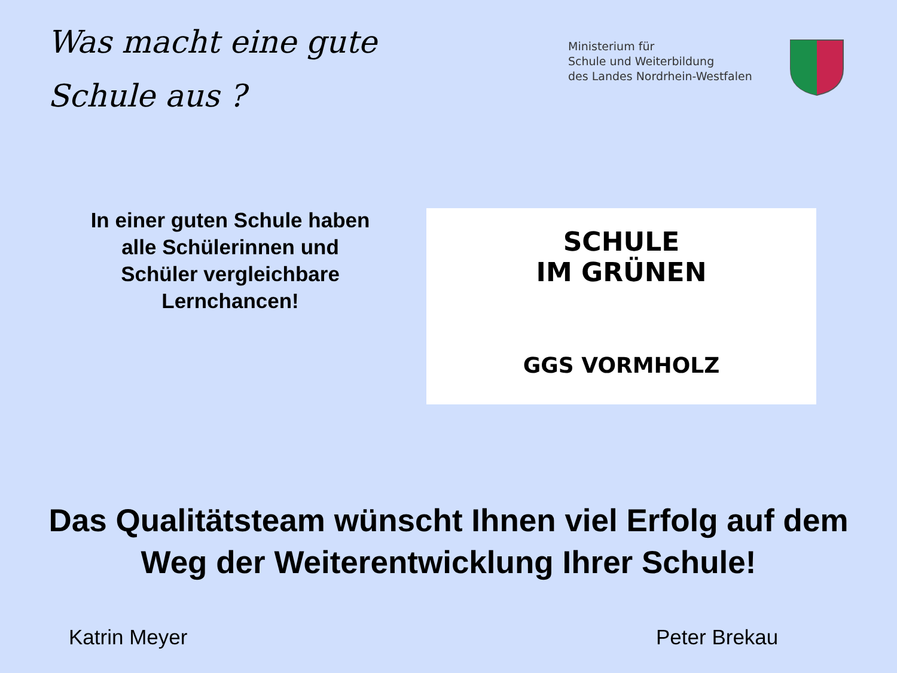Was macht eine gute
Schule aus ?
Ministerium für
Schule und Weiterbildung
des Landes Nordrhein-Westfalen
In einer guten Schule haben alle Schülerinnen und Schüler vergleichbare Lernchancen!
SCHULE
IM GRÜNEN
GGS VORMHOLZ
Das Qualitätsteam wünscht Ihnen viel Erfolg auf dem Weg der Weiterentwicklung Ihrer Schule!
Katrin Meyer Peter Brekau